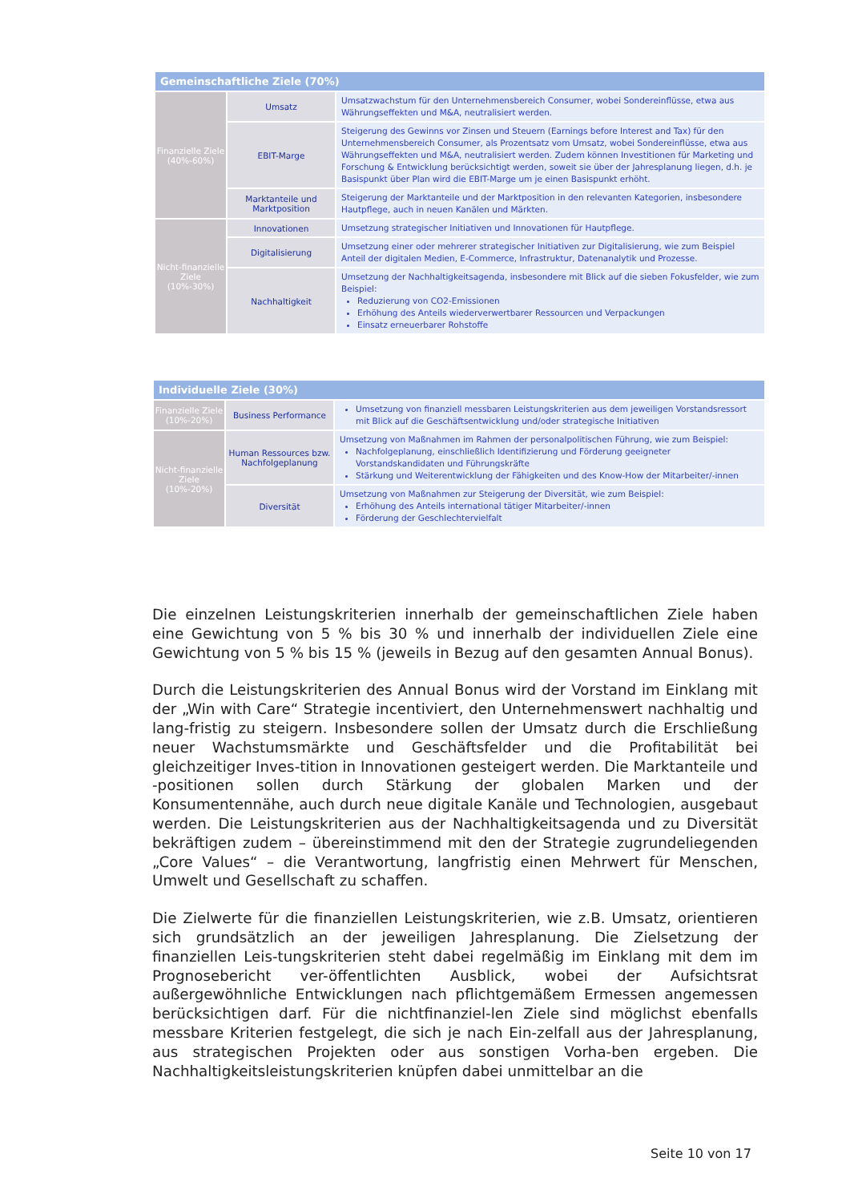| Gemeinschaftliche Ziele (70%) | | |
| --- | --- | --- |
| Finanzielle Ziele (40%-60%) | Umsatz | Umsatzwachstum für den Unternehmensbereich Consumer, wobei Sondereinflüsse, etwa aus Währungseffekten und M&A, neutralisiert werden. |
| | EBIT-Marge | Steigerung des Gewinns vor Zinsen und Steuern (Earnings before Interest and Tax) für den Unternehmensbereich Consumer, als Prozentsatz vom Umsatz, wobei Sondereinflüsse, etwa aus Währungseffekten und M&A, neutralisiert werden. Zudem können Investitionen für Marketing und Forschung & Entwicklung berücksichtigt werden, soweit sie über der Jahresplanung liegen, d.h. je Basispunkt über Plan wird die EBIT-Marge um je einen Basispunkt erhöht. |
| | Marktanteile und Marktposition | Steigerung der Marktanteile und der Marktposition in den relevanten Kategorien, insbesondere Hautpflege, auch in neuen Kanälen und Märkten. |
| Nicht-finanzielle Ziele (10%-30%) | Innovationen | Umsetzung strategischer Initiativen und Innovationen für Hautpflege. |
| | Digitalisierung | Umsetzung einer oder mehrerer strategischer Initiativen zur Digitalisierung, wie zum Beispiel Anteil der digitalen Medien, E-Commerce, Infrastruktur, Datenanalytik und Prozesse. |
| | Nachhaltigkeit | Umsetzung der Nachhaltigkeitsagenda, insbesondere mit Blick auf die sieben Fokusfelder, wie zum Beispiel: Reduzierung von CO2-Emissionen Erhöhung des Anteils wiederverwertbarer Ressourcen und Verpackungen Einsatz erneuerbarer Rohstoffe |
| Individuelle Ziele (30%) | | |
| --- | --- | --- |
| Finanzielle Ziele (10%-20%) | Business Performance | Umsetzung von finanziell messbaren Leistungskriterien aus dem jeweiligen Vorstandsressort mit Blick auf die Geschäftsentwicklung und/oder strategische Initiativen |
| Nicht-finanzielle Ziele (10%-20%) | Human Ressources bzw. Nachfolgeplanung | Umsetzung von Maßnahmen im Rahmen der personalpolitischen Führung, wie zum Beispiel: Nachfolgeplanung, einschließlich Identifizierung und Förderung geeigneter Vorstandskandidaten und Führungskräfte Stärkung und Weiterentwicklung der Fähigkeiten und des Know-How der Mitarbeiter/-innen |
| | Diversität | Umsetzung von Maßnahmen zur Steigerung der Diversität, wie zum Beispiel: Erhöhung des Anteils international tätiger Mitarbeiter/-innen Förderung der Geschlechtervielfalt |
Die einzelnen Leistungskriterien innerhalb der gemeinschaftlichen Ziele haben eine Gewichtung von 5 % bis 30 % und innerhalb der individuellen Ziele eine Gewichtung von 5 % bis 15 % (jeweils in Bezug auf den gesamten Annual Bonus).
Durch die Leistungskriterien des Annual Bonus wird der Vorstand im Einklang mit der „Win with Care“ Strategie incentiviert, den Unternehmenswert nachhaltig und lang-fristig zu steigern. Insbesondere sollen der Umsatz durch die Erschließung neuer Wachstumsmärkte und Geschäftsfelder und die Profitabilität bei gleichzeitiger Inves-tition in Innovationen gesteigert werden. Die Marktanteile und -positionen sollen durch Stärkung der globalen Marken und der Konsumentennähe, auch durch neue digitale Kanäle und Technologien, ausgebaut werden. Die Leistungskriterien aus der Nachhaltigkeitsagenda und zu Diversität bekräftigen zudem – übereinstimmend mit den der Strategie zugrundeliegenden „Core Values“ – die Verantwortung, langfristig einen Mehrwert für Menschen, Umwelt und Gesellschaft zu schaffen.
Die Zielwerte für die finanziellen Leistungskriterien, wie z.B. Umsatz, orientieren sich grundsätzlich an der jeweiligen Jahresplanung. Die Zielsetzung der finanziellen Leis-tungskriterien steht dabei regelmäßig im Einklang mit dem im Prognosebericht ver-öffentlichten Ausblick, wobei der Aufsichtsrat außergewöhnliche Entwicklungen nach pflichtgemäßem Ermessen angemessen berücksichtigen darf. Für die nichtfinanziel-len Ziele sind möglichst ebenfalls messbare Kriterien festgelegt, die sich je nach Ein-zelfall aus der Jahresplanung, aus strategischen Projekten oder aus sonstigen Vorha-ben ergeben. Die Nachhaltigkeitsleistungskriterien knüpfen dabei unmittelbar an die
Seite 10 von 17